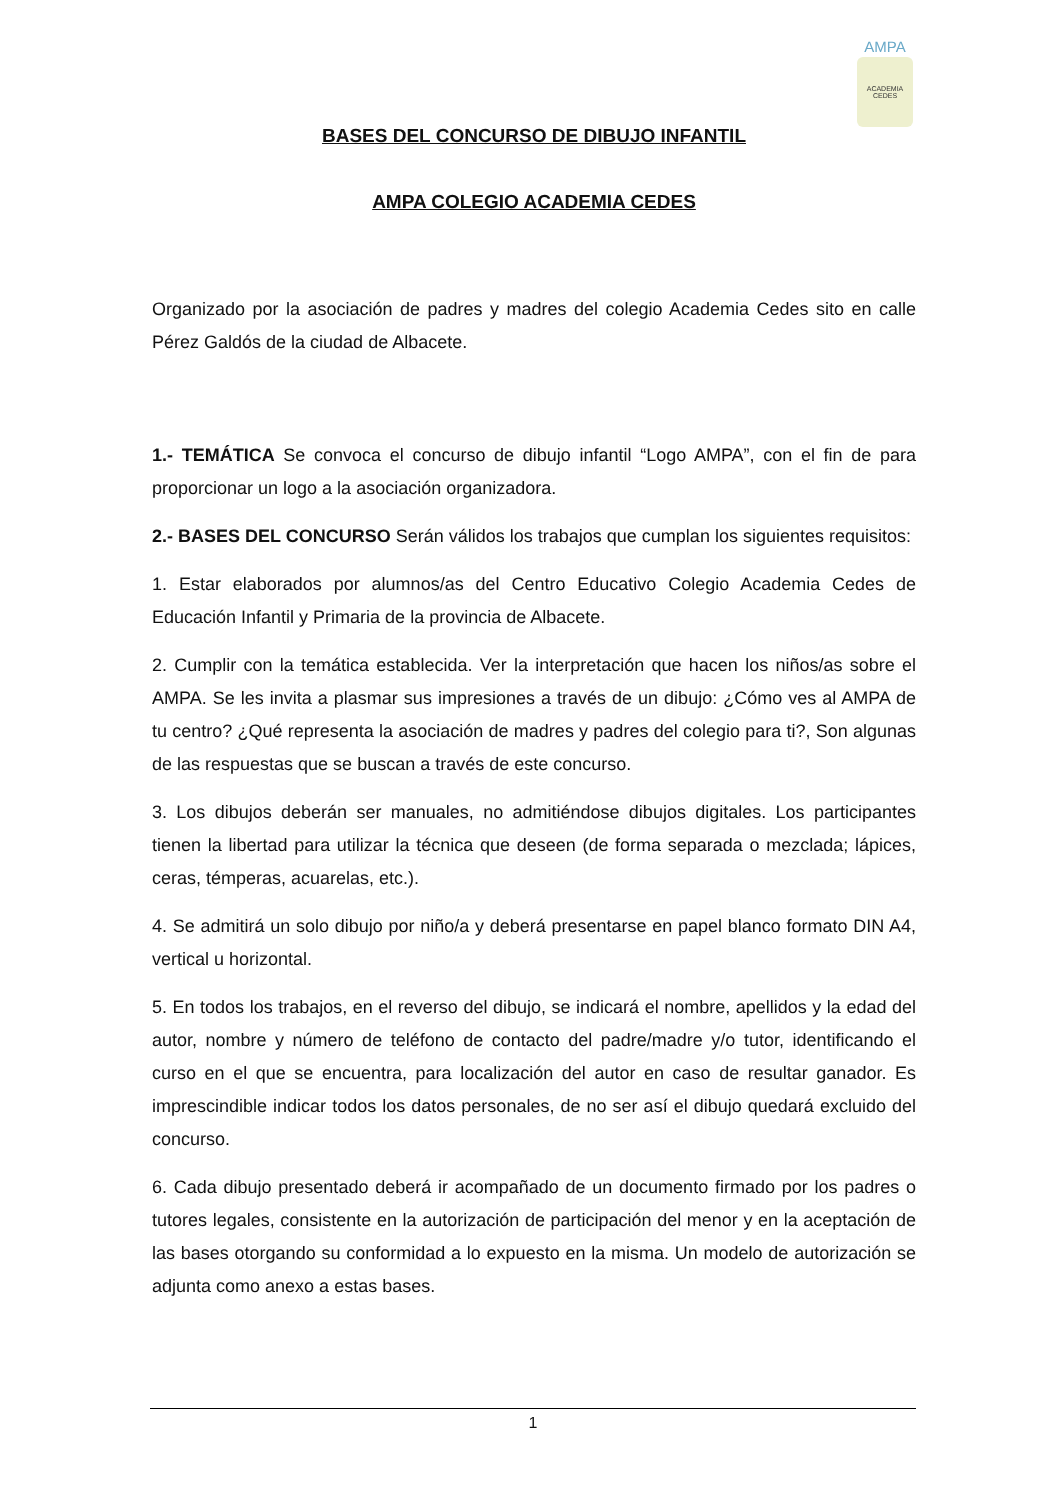AMPA
ACADEMIA CEDES
BASES DEL CONCURSO DE DIBUJO INFANTIL
AMPA COLEGIO ACADEMIA CEDES
Organizado por la asociación de padres y madres del colegio Academia Cedes sito en calle Pérez Galdós de la ciudad de Albacete.
1.- TEMÁTICA Se convoca el concurso de dibujo infantil “Logo AMPA”, con el fin de para proporcionar un logo a la asociación organizadora.
2.- BASES DEL CONCURSO Serán válidos los trabajos que cumplan los siguientes requisitos:
1. Estar elaborados por alumnos/as del Centro Educativo Colegio Academia Cedes de Educación Infantil y Primaria de la provincia de Albacete.
2. Cumplir con la temática establecida. Ver la interpretación que hacen los niños/as sobre el AMPA. Se les invita a plasmar sus impresiones a través de un dibujo: ¿Cómo ves al AMPA de tu centro? ¿Qué representa la asociación de madres y padres del colegio para ti?, Son algunas de las respuestas que se buscan a través de este concurso.
3. Los dibujos deberán ser manuales, no admitiéndose dibujos digitales. Los participantes tienen la libertad para utilizar la técnica que deseen (de forma separada o mezclada; lápices, ceras, témperas, acuarelas, etc.).
4. Se admitirá un solo dibujo por niño/a y deberá presentarse en papel blanco formato DIN A4, vertical u horizontal.
5. En todos los trabajos, en el reverso del dibujo, se indicará el nombre, apellidos y la edad del autor, nombre y número de teléfono de contacto del padre/madre y/o tutor, identificando el curso en el que se encuentra, para localización del autor en caso de resultar ganador. Es imprescindible indicar todos los datos personales, de no ser así el dibujo quedará excluido del concurso.
6. Cada dibujo presentado deberá ir acompañado de un documento firmado por los padres o tutores legales, consistente en la autorización de participación del menor y en la aceptación de las bases otorgando su conformidad a lo expuesto en la misma. Un modelo de autorización se adjunta como anexo a estas bases.
1